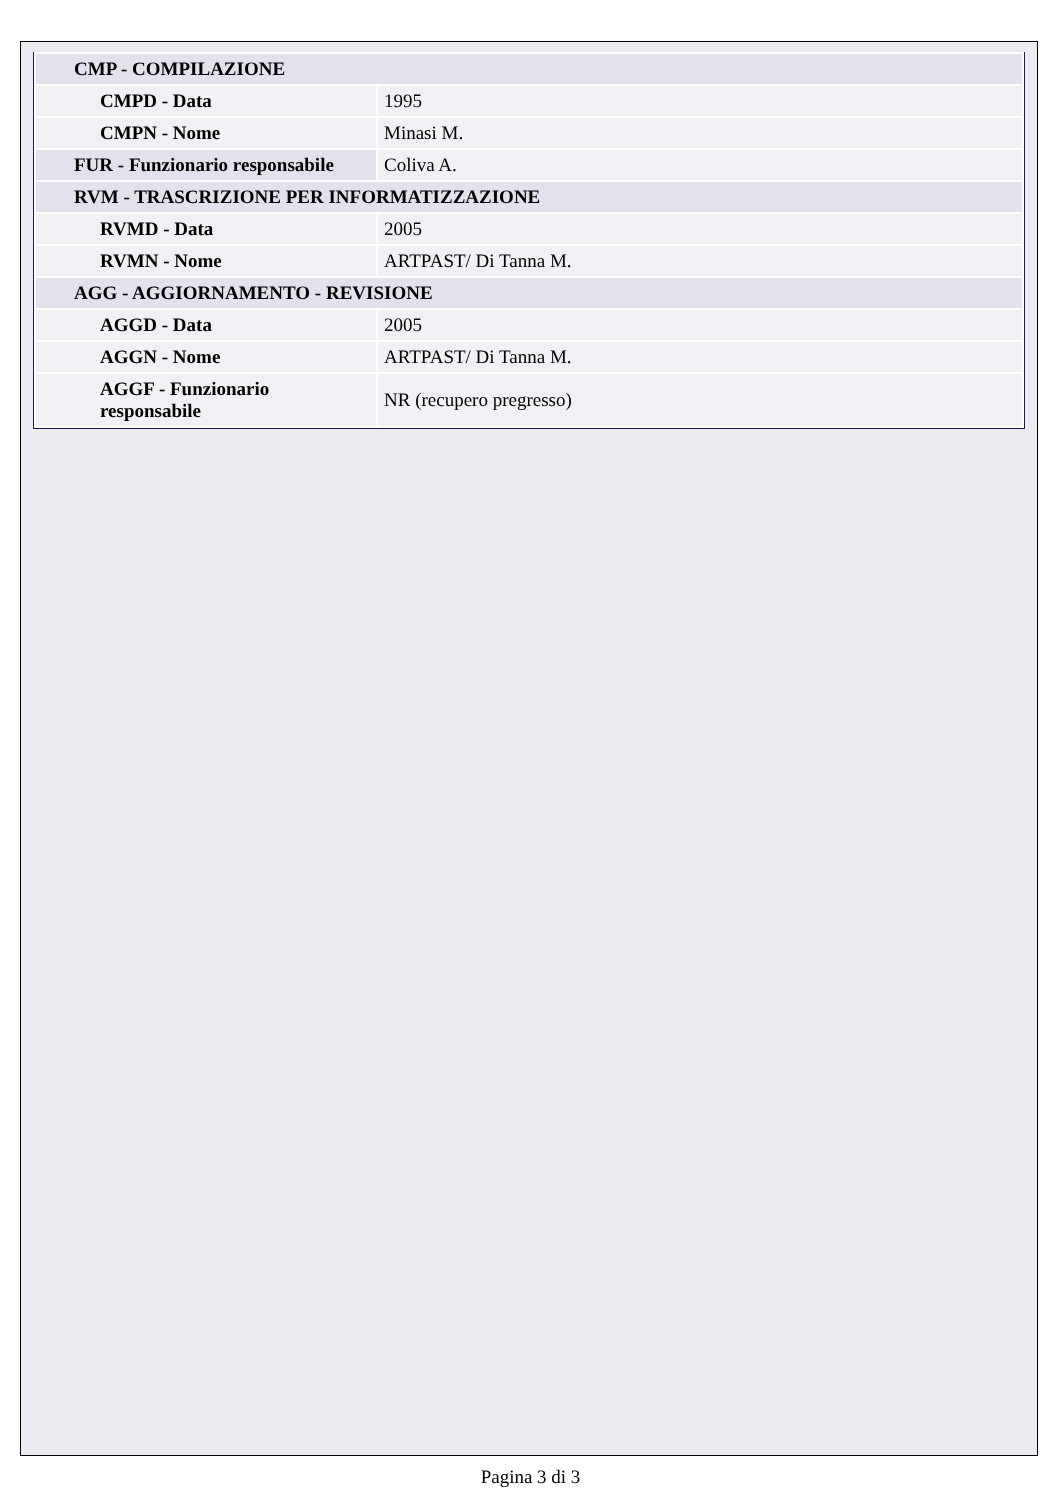| CMP - COMPILAZIONE | |
| CMPD - Data | 1995 |
| CMPN - Nome | Minasi M. |
| FUR - Funzionario responsabile | Coliva A. |
| RVM - TRASCRIZIONE PER INFORMATIZZAZIONE | |
| RVMD - Data | 2005 |
| RVMN - Nome | ARTPAST/ Di Tanna M. |
| AGG - AGGIORNAMENTO - REVISIONE | |
| AGGD - Data | 2005 |
| AGGN - Nome | ARTPAST/ Di Tanna M. |
| AGGF - Funzionario responsabile | NR (recupero pregresso) |
Pagina 3 di 3